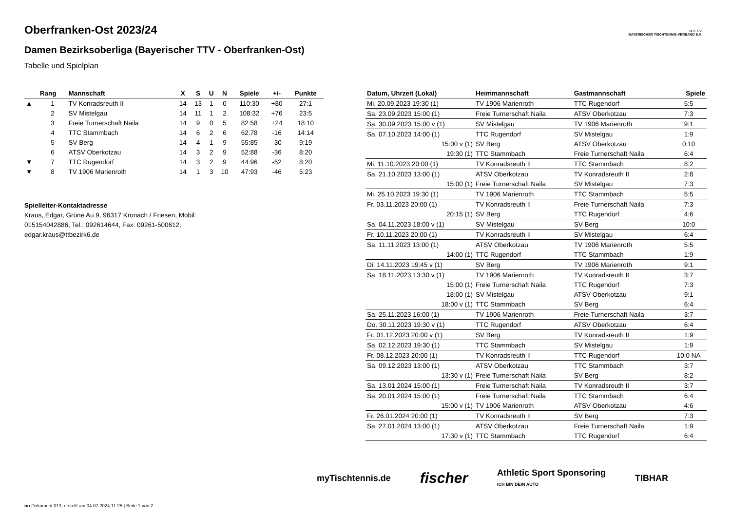Oberfranken-Ost 2023/24
Damen Bezirksoberliga (Bayerischer TTV - Oberfranken-Ost)
Tabelle und Spielplan
B·T·T·V
BAYERISCHER TISCHTENNIS-VERBAND E.V.
| | Rang | Mannschaft | X | S | U | N | Spiele | +/- | Punkte |
| --- | --- | --- | --- | --- | --- | --- | --- | --- | --- |
| ▲ | 1 | TV Konradsreuth II | 14 | 13 | 1 | 0 | 110:30 | +80 | 27:1 |
| | 2 | SV Mistelgau | 14 | 11 | 1 | 2 | 108:32 | +76 | 23:5 |
| | 3 | Freie Turnerschaft Naila | 14 | 9 | 0 | 5 | 82:58 | +24 | 18:10 |
| | 4 | TTC Stammbach | 14 | 6 | 2 | 6 | 62:78 | -16 | 14:14 |
| | 5 | SV Berg | 14 | 4 | 1 | 9 | 55:85 | -30 | 9:19 |
| | 6 | ATSV Oberkotzau | 14 | 3 | 2 | 9 | 52:88 | -36 | 8:20 |
| ▼ | 7 | TTC Rugendorf | 14 | 3 | 2 | 9 | 44:96 | -52 | 8:20 |
| ▼ | 8 | TV 1906 Marienroth | 14 | 1 | 3 | 10 | 47:93 | -46 | 5:23 |
Spielleiter-Kontaktadresse
Kraus, Edgar, Grüne Au 9, 96317 Kronach / Friesen, Mobil:
015154042886, Tel.: 092614644, Fax: 09261-500612,
edgar.kraus@ttbezirk6.de
| Datum, Uhrzeit (Lokal) | Heimmannschaft | Gastmannschaft | Spiele |
| --- | --- | --- | --- |
| Mi. 20.09.2023 19:30 (1) | TV 1906 Marienroth | TTC Rugendorf | 5:5 |
| Sa. 23.09.2023 15:00 (1) | Freie Turnerschaft Naila | ATSV Oberkotzau | 7:3 |
| Sa. 30.09.2023 15:00 v (1) | SV Mistelgau | TV 1906 Marienroth | 9:1 |
| Sa. 07.10.2023 14:00 (1) | TTC Rugendorf | SV Mistelgau | 1:9 |
| 15:00 v (1) | SV Berg | ATSV Oberkotzau | 0:10 |
| 19:30 (1) | TTC Stammbach | Freie Turnerschaft Naila | 6:4 |
| Mi. 11.10.2023 20:00 (1) | TV Konradsreuth II | TTC Stammbach | 8:2 |
| Sa. 21.10.2023 13:00 (1) | ATSV Oberkotzau | TV Konradsreuth II | 2:8 |
| 15:00 (1) | Freie Turnerschaft Naila | SV Mistelgau | 7:3 |
| Mi. 25.10.2023 19:30 (1) | TV 1906 Marienroth | TTC Stammbach | 5:5 |
| Fr. 03.11.2023 20:00 (1) | TV Konradsreuth II | Freie Turnerschaft Naila | 7:3 |
| 20:15 (1) | SV Berg | TTC Rugendorf | 4:6 |
| Sa. 04.11.2023 18:00 v (1) | SV Mistelgau | SV Berg | 10:0 |
| Fr. 10.11.2023 20:00 (1) | TV Konradsreuth II | SV Mistelgau | 6:4 |
| Sa. 11.11.2023 13:00 (1) | ATSV Oberkotzau | TV 1906 Marienroth | 5:5 |
| 14:00 (1) | TTC Rugendorf | TTC Stammbach | 1:9 |
| Di. 14.11.2023 19:45 v (1) | SV Berg | TV 1906 Marienroth | 9:1 |
| Sa. 18.11.2023 13:30 v (1) | TV 1906 Marienroth | TV Konradsreuth II | 3:7 |
| 15:00 (1) | Freie Turnerschaft Naila | TTC Rugendorf | 7:3 |
| 18:00 (1) | SV Mistelgau | ATSV Oberkotzau | 9:1 |
| 18:00 v (1) | TTC Stammbach | SV Berg | 6:4 |
| Sa. 25.11.2023 16:00 (1) | TV 1906 Marienroth | Freie Turnerschaft Naila | 3:7 |
| Do. 30.11.2023 19:30 v (1) | TTC Rugendorf | ATSV Oberkotzau | 6:4 |
| Fr. 01.12.2023 20:00 v (1) | SV Berg | TV Konradsreuth II | 1:9 |
| Sa. 02.12.2023 19:30 (1) | TTC Stammbach | SV Mistelgau | 1:9 |
| Fr. 08.12.2023 20:00 (1) | TV Konradsreuth II | TTC Rugendorf | 10:0 NA |
| Sa. 09.12.2023 13:00 (1) | ATSV Oberkotzau | TTC Stammbach | 3:7 |
| 13:30 v (1) | Freie Turnerschaft Naila | SV Berg | 8:2 |
| Sa. 13.01.2024 15:00 (1) | Freie Turnerschaft Naila | TV Konradsreuth II | 3:7 |
| Sa. 20.01.2024 15:00 (1) | Freie Turnerschaft Naila | TTC Stammbach | 6:4 |
| 15:00 v (1) | TV 1906 Marienroth | ATSV Oberkotzau | 4:6 |
| Fr. 26.01.2024 20:00 (1) | TV Konradsreuth II | SV Berg | 7:3 |
| Sa. 27.01.2024 13:00 (1) | ATSV Oberkotzau | Freie Turnerschaft Naila | 1:9 |
| 17:30 v (1) | TTC Stammbach | TTC Rugendorf | 6:4 |
myTischtennis.de fischer Athletic Sport Sponsoring
ICH BIN DEIN AUTO TIBHAR
nu.Dokument 013, erstellt am 04.07.2024 11:25 | Seite 1 von 2